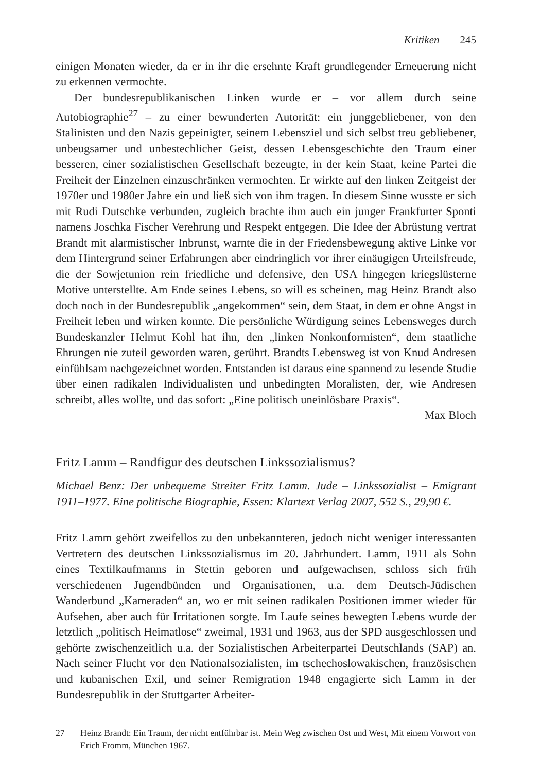Kritiken 245
einigen Monaten wieder, da er in ihr die ersehnte Kraft grundlegender Erneuerung nicht zu erkennen vermochte.
Der bundesrepublikanischen Linken wurde er – vor allem durch seine Autobiographie<sup>27</sup> – zu einer bewunderten Autorität: ein junggebliebener, von den Stalinisten und den Nazis gepeinigter, seinem Lebensziel und sich selbst treu gebliebener, unbeugsamer und unbestechlicher Geist, dessen Lebensgeschichte den Traum einer besseren, einer sozialistischen Gesellschaft bezeugte, in der kein Staat, keine Partei die Freiheit der Einzelnen einzuschränken vermochten. Er wirkte auf den linken Zeitgeist der 1970er und 1980er Jahre ein und ließ sich von ihm tragen. In diesem Sinne wusste er sich mit Rudi Dutschke verbunden, zugleich brachte ihm auch ein junger Frankfurter Sponti namens Joschka Fischer Verehrung und Respekt entgegen. Die Idee der Abrüstung vertrat Brandt mit alarmistischer Inbrunst, warnte die in der Friedensbewegung aktive Linke vor dem Hintergrund seiner Erfahrungen aber eindringlich vor ihrer einäugigen Urteilsfreude, die der Sowjetunion rein friedliche und defensive, den USA hingegen kriegslüsterne Motive unterstellte. Am Ende seines Lebens, so will es scheinen, mag Heinz Brandt also doch noch in der Bundesrepublik „angekommen“ sein, dem Staat, in dem er ohne Angst in Freiheit leben und wirken konnte. Die persönliche Würdigung seines Lebensweges durch Bundeskanzler Helmut Kohl hat ihn, den „linken Nonkonformisten“, dem staatliche Ehrungen nie zuteil geworden waren, gerührt. Brandts Lebensweg ist von Knud Andresen einfühlsam nachgezeichnet worden. Entstanden ist daraus eine spannend zu lesende Studie über einen radikalen Individualisten und unbedingten Moralisten, der, wie Andresen schreibt, alles wollte, und das sofort: „Eine politisch uneinlösbare Praxis“.
Max Bloch
Fritz Lamm – Randfigur des deutschen Linkssozialismus?
Michael Benz: Der unbequeme Streiter Fritz Lamm. Jude – Linkssozialist – Emigrant 1911–1977. Eine politische Biographie, Essen: Klartext Verlag 2007, 552 S., 29,90 €.
Fritz Lamm gehört zweifellos zu den unbekannteren, jedoch nicht weniger interessanten Vertretern des deutschen Linkssozialismus im 20. Jahrhundert. Lamm, 1911 als Sohn eines Textilkaufmanns in Stettin geboren und aufgewachsen, schloss sich früh verschiedenen Jugendbünden und Organisationen, u.a. dem Deutsch-Jüdischen Wanderbund „Kameraden“ an, wo er mit seinen radikalen Positionen immer wieder für Aufsehen, aber auch für Irritationen sorgte. Im Laufe seines bewegten Lebens wurde der letztlich „politisch Heimatlose“ zweimal, 1931 und 1963, aus der SPD ausgeschlossen und gehörte zwischenzeitlich u.a. der Sozialistischen Arbeiterpartei Deutschlands (SAP) an. Nach seiner Flucht vor den Nationalsozialisten, im tschechoslowakischen, französischen und kubanischen Exil, und seiner Remigration 1948 engagierte sich Lamm in der Bundesrepublik in der Stuttgarter Arbeiter-
27 Heinz Brandt: Ein Traum, der nicht entführbar ist. Mein Weg zwischen Ost und West, Mit einem Vorwort von Erich Fromm, München 1967.